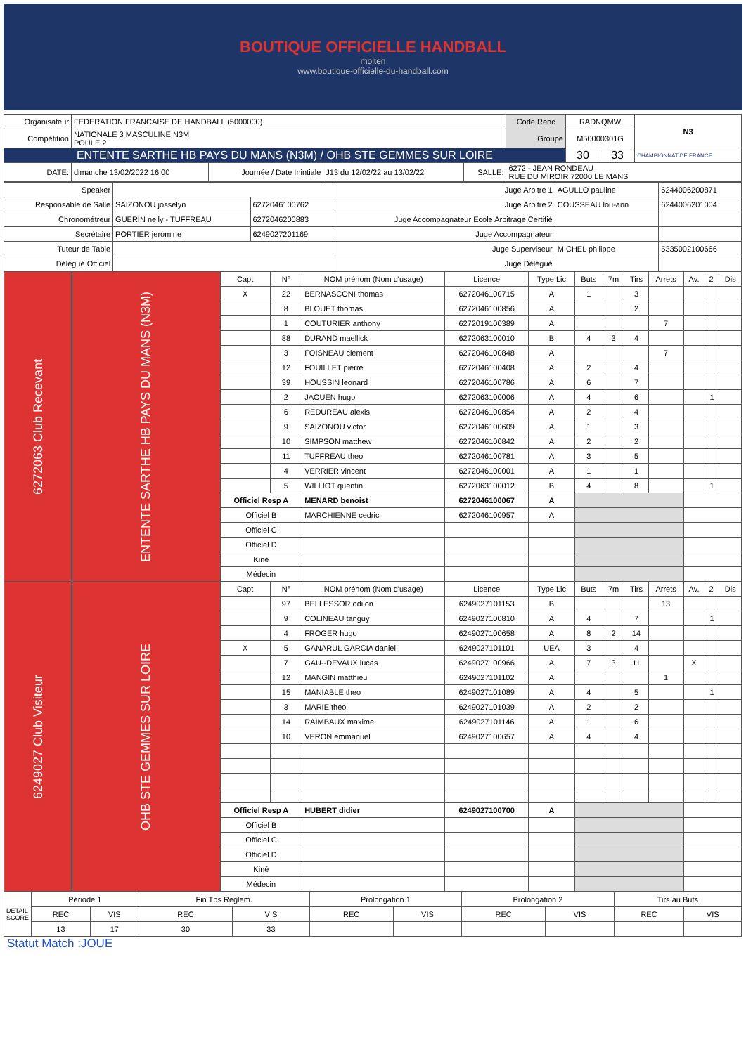BOUTIQUE OFFICIELLE HANDBALL
molten
www.boutique-officielle-du-handball.com
| Organisateur | FEDERATION FRANCAISE DE HANDBALL (5000000) | | | | Code Renc | RADNQMW | | N3 |
| Compétition | NATIONALE 3 MASCULINE N3M POULE 2 | | | | Groupe | M50000301G | | |
| ENTENTE SARTHE HB PAYS DU MANS (N3M) / OHB STE GEMMES SUR LOIRE | | | | | | 30 | 33 | CHAMPIONNAT DE FRANCE |
| DATE: | dimanche 13/02/2022 16:00 | Journée / Date Inintiale | J13 du 12/02/22 au 13/02/22 | SALLE: | 6272 - JEAN RONDEAU RUE DU MIROIR 72000 LE MANS | | | |
| Speaker | | | Juge Arbitre 1 | AGULLO pauline | 6244006200871 |
| Responsable de Salle | SAIZONOU josselyn | 6272046100762 | Juge Arbitre 2 | COUSSEAU lou-ann | 6244006201004 |
| Chronométreur | GUERIN nelly - TUFFREAU | 6272046200883 | Juge Accompagnateur Ecole Arbitrage Certifié | | |
| Secrétaire | PORTIER jeromine | 6249027201169 | Juge Accompagnateur | | |
| Tuteur de Table | | | Juge Superviseur | MICHEL philippe | 5335002100666 |
| Délégué Officiel | | | Juge Délégué | | |
| 6272063 Club Recevant | ENTENTE SARTHE HB PAYS DU MANS (N3M) | Capt | N° | NOM prénom (Nom d'usage) | Licence | Type Lic | Buts | 7m | Tirs | Arrets | Av. | 2' | Dis |
| | | X | 22 | BERNASCONI thomas | 6272046100715 | A | 1 | | 3 | | | | |
| | | | 8 | BLOUET thomas | 6272046100856 | A | | | 2 | | | | |
| | | | 1 | COUTURIER anthony | 6272019100389 | A | | | | 7 | | | |
| | | | 88 | DURAND maellick | 6272063100010 | B | 4 | 3 | 4 | | | | |
| | | | 3 | FOISNEAU clement | 6272046100848 | A | | | | 7 | | | |
| | | | 12 | FOUILLET pierre | 6272046100408 | A | 2 | | 4 | | | | |
| | | | 39 | HOUSSIN leonard | 6272046100786 | A | 6 | | 7 | | | | |
| | | | 2 | JAOUEN hugo | 6272063100006 | A | 4 | | 6 | | | 1 | |
| | | | 6 | REDUREAU alexis | 6272046100854 | A | 2 | | 4 | | | | |
| | | | 9 | SAIZONOU victor | 6272046100609 | A | 1 | | 3 | | | | |
| | | | 10 | SIMPSON matthew | 6272046100842 | A | 2 | | 2 | | | | |
| | | | 11 | TUFFREAU theo | 6272046100781 | A | 3 | | 5 | | | | |
| | | | 4 | VERRIER vincent | 6272046100001 | A | 1 | | 1 | | | | |
| | | | 5 | WILLIOT quentin | 6272063100012 | B | 4 | | 8 | | | 1 | |
| | | Officiel Resp A | | MENARD benoist | 6272046100067 | A | | | | | | | |
| | | Officiel B | | MARCHIENNE cedric | 6272046100957 | A | | | | | | | |
| | | Officiel C | | | | | | | | | | | |
| | | Officiel D | | | | | | | | | | | |
| | | Kiné | | | | | | | | | | | |
| | | Médecin | | | | | | | | | | | |
| 6249027 Club Visiteur | OHB STE GEMMES SUR LOIRE | Capt | N° | NOM prénom (Nom d'usage) | Licence | Type Lic | Buts | 7m | Tirs | Arrets | Av. | 2' | Dis |
| | | | 97 | BELLESSOR odilon | 6249027101153 | B | | | | 13 | | | |
| | | | 9 | COLINEAU tanguy | 6249027100810 | A | 4 | | 7 | | | 1 | |
| | | | 4 | FROGER hugo | 6249027100658 | A | 8 | 2 | 14 | | | | |
| | | X | 5 | GANARUL GARCIA daniel | 6249027101101 | UEA | 3 | | 4 | | | | |
| | | | 7 | GAU--DEVAUX lucas | 6249027100966 | A | 7 | 3 | 11 | | X | | |
| | | | 12 | MANGIN matthieu | 6249027101102 | A | | | | 1 | | | |
| | | | 15 | MANIABLE theo | 6249027101089 | A | 4 | | 5 | | | 1 | |
| | | | 3 | MARIE theo | 6249027101039 | A | 2 | | 2 | | | | |
| | | | 14 | RAIMBAUX maxime | 6249027101146 | A | 1 | | 6 | | | | |
| | | | 10 | VERON emmanuel | 6249027100657 | A | 4 | | 4 | | | | |
| | | Officiel Resp A | | HUBERT didier | 6249027100700 | A | | | | | | | |
| | | Officiel B | | | | | | | | | | | |
| | | Officiel C | | | | | | | | | | | |
| | | Officiel D | | | | | | | | | | | |
| | | Kiné | | | | | | | | | | | |
| | | Médecin | | | | | | | | | | | |
| DETAIL SCORE | Période 1 | | Fin Tps Reglem. | | Prolongation 1 | | Prolongation 2 | | Tirs au Buts | |
| | REC | VIS | REC | VIS | REC | VIS | REC | VIS | REC | VIS |
| | 13 | 17 | 30 | 33 | | | | | | |
Statut Match :JOUE